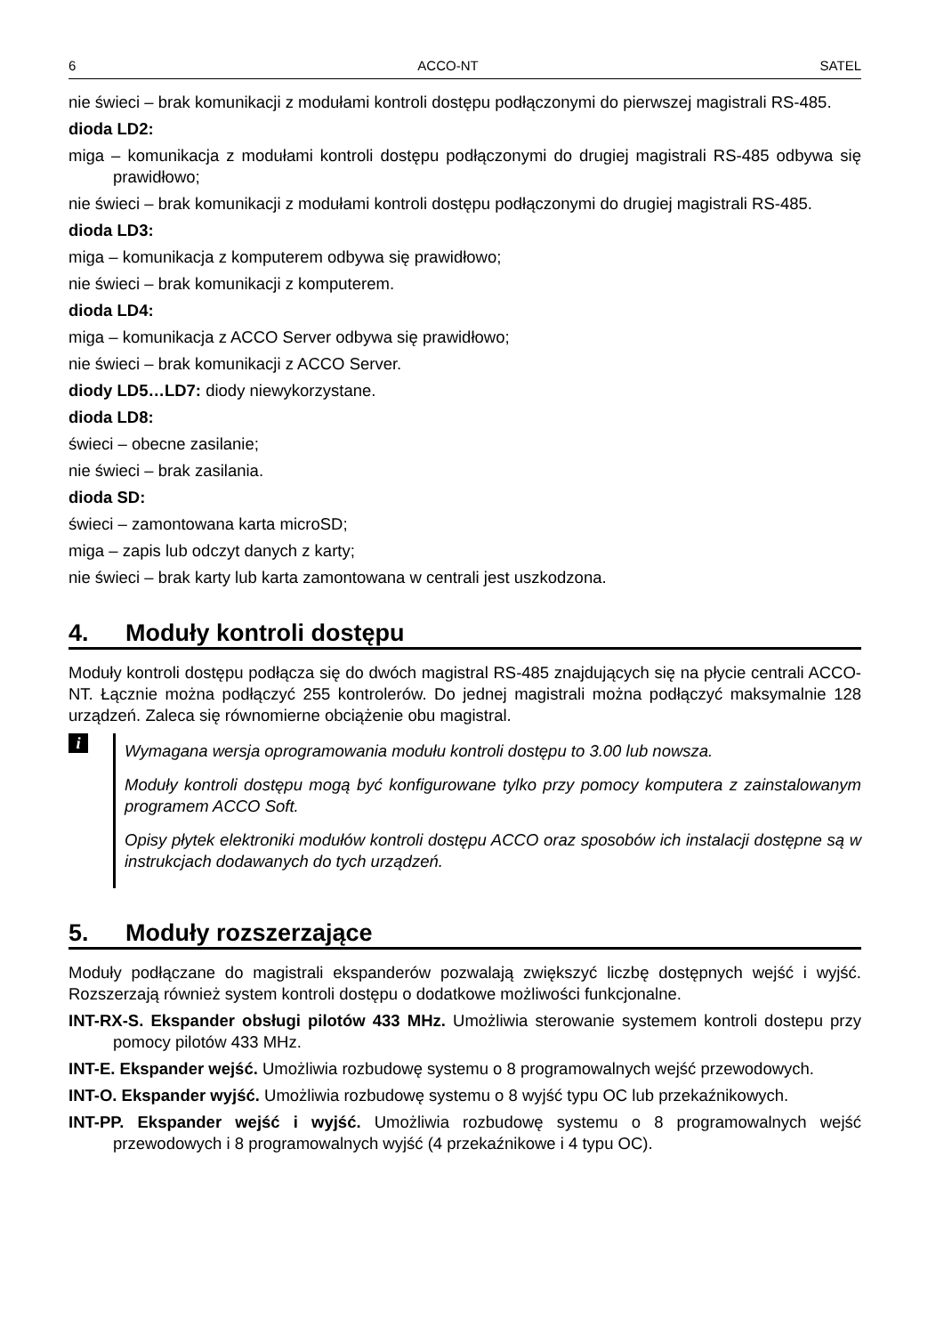6 ACCO-NT SATEL
nie świeci – brak komunikacji z modułami kontroli dostępu podłączonymi do pierwszej magistrali RS-485.
dioda LD2:
miga – komunikacja z modułami kontroli dostępu podłączonymi do drugiej magistrali RS-485 odbywa się prawidłowo;
nie świeci – brak komunikacji z modułami kontroli dostępu podłączonymi do drugiej magistrali RS-485.
dioda LD3:
miga – komunikacja z komputerem odbywa się prawidłowo;
nie świeci – brak komunikacji z komputerem.
dioda LD4:
miga – komunikacja z ACCO Server odbywa się prawidłowo;
nie świeci – brak komunikacji z ACCO Server.
diody LD5…LD7: diody niewykorzystane.
dioda LD8:
świeci – obecne zasilanie;
nie świeci – brak zasilania.
dioda SD:
świeci – zamontowana karta microSD;
miga – zapis lub odczyt danych z karty;
nie świeci – brak karty lub karta zamontowana w centrali jest uszkodzona.
4. Moduły kontroli dostępu
Moduły kontroli dostępu podłącza się do dwóch magistral RS-485 znajdujących się na płycie centrali ACCO-NT. Łącznie można podłączyć 255 kontrolerów. Do jednej magistrali można podłączyć maksymalnie 128 urządzeń. Zaleca się równomierne obciążenie obu magistral.
i
Wymagana wersja oprogramowania modułu kontroli dostępu to 3.00 lub nowsza.
Moduły kontroli dostępu mogą być konfigurowane tylko przy pomocy komputera z zainstalowanym programem ACCO Soft.
Opisy płytek elektroniki modułów kontroli dostępu ACCO oraz sposobów ich instalacji dostępne są w instrukcjach dodawanych do tych urządzeń.
5. Moduły rozszerzające
Moduły podłączane do magistrali ekspanderów pozwalają zwiększyć liczbę dostępnych wejść i wyjść. Rozszerzają również system kontroli dostępu o dodatkowe możliwości funkcjonalne.
INT-RX-S. Ekspander obsługi pilotów 433 MHz. Umożliwia sterowanie systemem kontroli dostepu przy pomocy pilotów 433 MHz.
INT-E. Ekspander wejść. Umożliwia rozbudowę systemu o 8 programowalnych wejść przewodowych.
INT-O. Ekspander wyjść. Umożliwia rozbudowę systemu o 8 wyjść typu OC lub przekaźnikowych.
INT-PP. Ekspander wejść i wyjść. Umożliwia rozbudowę systemu o 8 programowalnych wejść przewodowych i 8 programowalnych wyjść (4 przekaźnikowe i 4 typu OC).